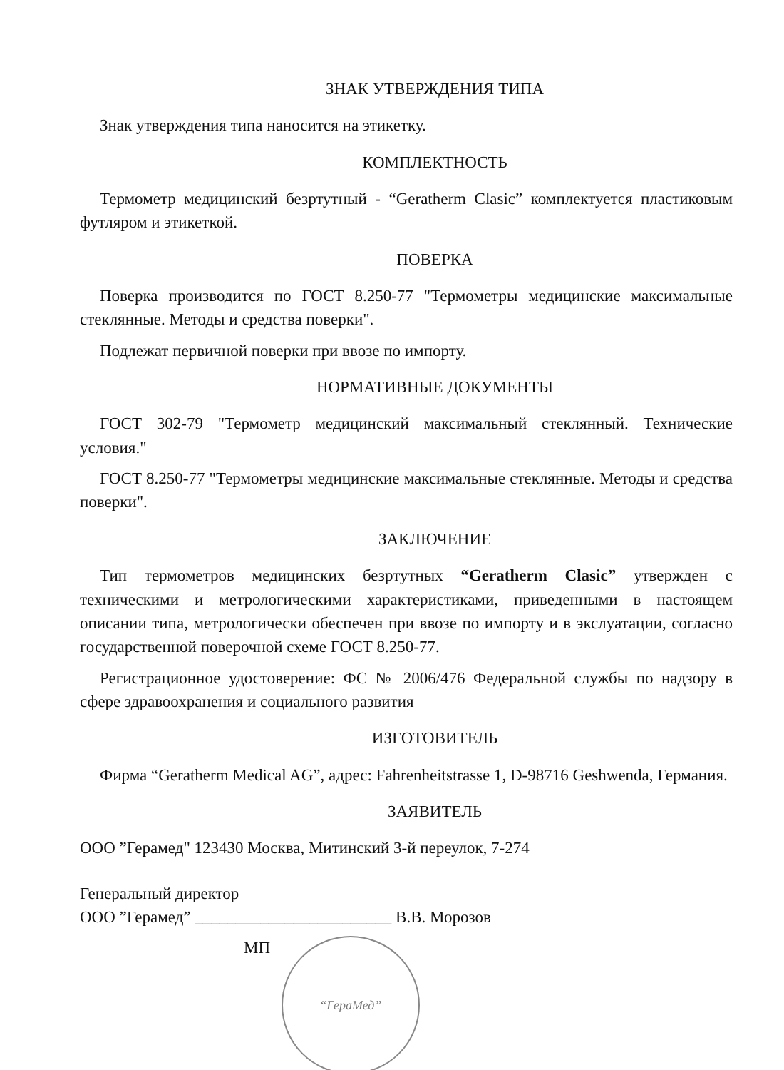ЗНАК УТВЕРЖДЕНИЯ ТИПА
Знак утверждения типа наносится на этикетку.
КОМПЛЕКТНОСТЬ
Термометр медицинский безртутный - “Geratherm Clasic” комплектуется пластиковым футляром и этикеткой.
ПОВЕРКА
Поверка производится по ГОСТ 8.250-77 "Термометры медицинские максимальные стеклянные. Методы и средства поверки".
Подлежат первичной поверки при ввозе по импорту.
НОРМАТИВНЫЕ ДОКУМЕНТЫ
ГОСТ 302-79 "Термометр медицинский максимальный стеклянный. Технические условия."
ГОСТ 8.250-77 "Термометры медицинские максимальные стеклянные. Методы и средства поверки".
ЗАКЛЮЧЕНИЕ
Тип термометров медицинских безртутных “Geratherm Clasic” утвержден с техническими и метрологическими характеристиками, приведенными в настоящем описании типа, метрологически обеспечен при ввозе по импорту и в экслуатации, согласно государственной поверочной схеме ГОСТ 8.250-77.
Регистрационное удостоверение: ФС № 2006/476 Федеральной службы по надзору в сфере здравоохранения и социального развития
ИЗГОТОВИТЕЛЬ
Фирма “Geratherm Medical AG”, адрес: Fahrenheitstrasse 1, D-98716 Geshwenda, Германия.
ЗАЯВИТЕЛЬ
ООО ”Герамед" 123430 Москва, Митинский 3-й переулок, 7-274
Генеральный директор
ООО ”Герамед” ________________________ В.В. Морозов
МП “ГераМед”